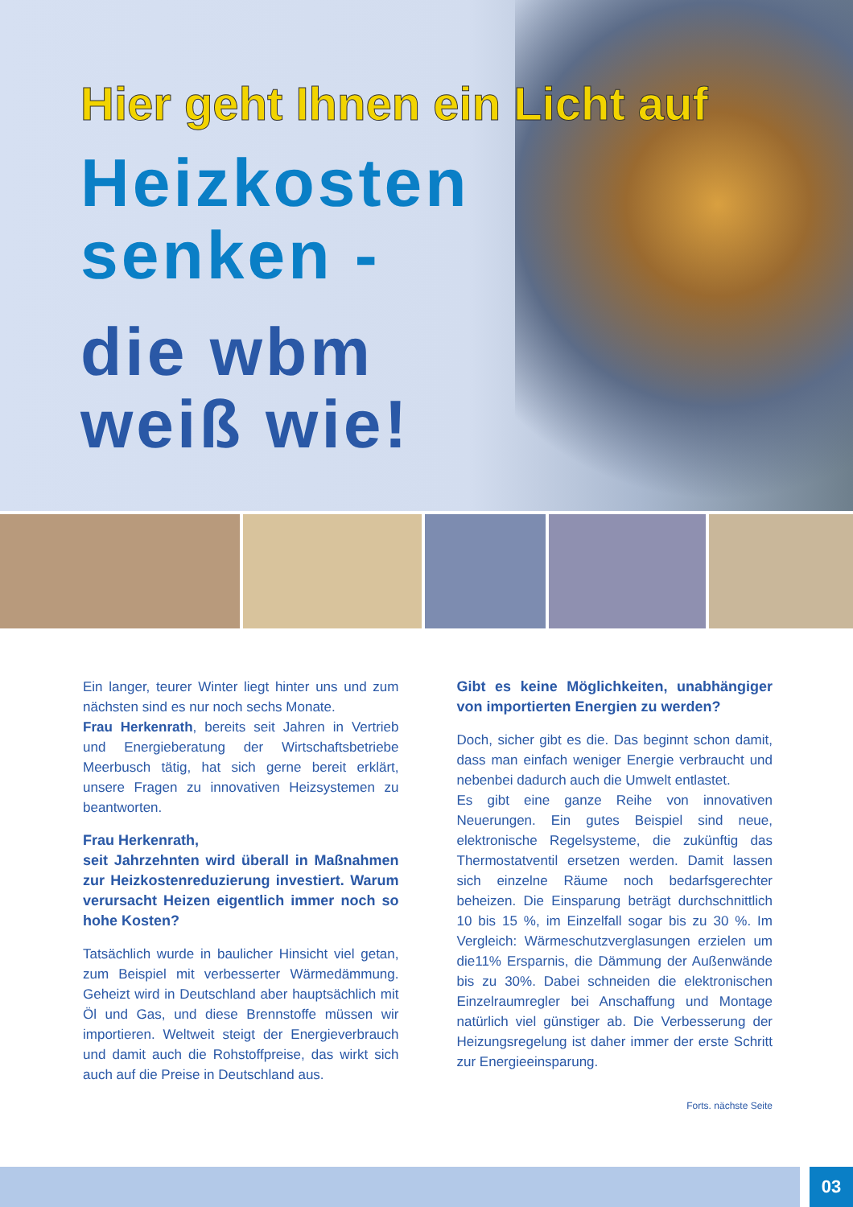Hier geht Ihnen ein Licht auf
Heizkosten
senken -
die wbm
weiß wie!
Ein langer, teurer Winter liegt hinter uns und zum nächsten sind es nur noch sechs Monate.
Frau Herkenrath, bereits seit Jahren in Vertrieb und Energieberatung der Wirtschaftsbetriebe Meerbusch tätig, hat sich gerne bereit erklärt, unsere Fragen zu innovativen Heizsystemen zu beantworten.
Frau Herkenrath,
seit Jahrzehnten wird überall in Maßnahmen zur Heizkostenreduzierung investiert. Warum verursacht Heizen eigentlich immer noch so hohe Kosten?
Tatsächlich wurde in baulicher Hinsicht viel getan, zum Beispiel mit verbesserter Wärmedämmung. Geheizt wird in Deutschland aber hauptsächlich mit Öl und Gas, und diese Brennstoffe müssen wir importieren. Weltweit steigt der Energieverbrauch und damit auch die Rohstoffpreise, das wirkt sich auch auf die Preise in Deutschland aus.
Gibt es keine Möglichkeiten, unabhängiger von importierten Energien zu werden?
Doch, sicher gibt es die. Das beginnt schon damit, dass man einfach weniger Energie verbraucht und nebenbei dadurch auch die Umwelt entlastet.
Es gibt eine ganze Reihe von innovativen Neuerungen. Ein gutes Beispiel sind neue, elektronische Regelsysteme, die zukünftig das Thermostatventil ersetzen werden. Damit lassen sich einzelne Räume noch bedarfsgerechter beheizen. Die Einsparung beträgt durchschnittlich 10 bis 15 %, im Einzelfall sogar bis zu 30 %. Im Vergleich: Wärmeschutzverglasungen erzielen um die11% Ersparnis, die Dämmung der Außenwände bis zu 30%. Dabei schneiden die elektronischen Einzelraumregler bei Anschaffung und Montage natürlich viel günstiger ab. Die Verbesserung der Heizungsregelung ist daher immer der erste Schritt zur Energieeinsparung.
Forts. nächste Seite
03